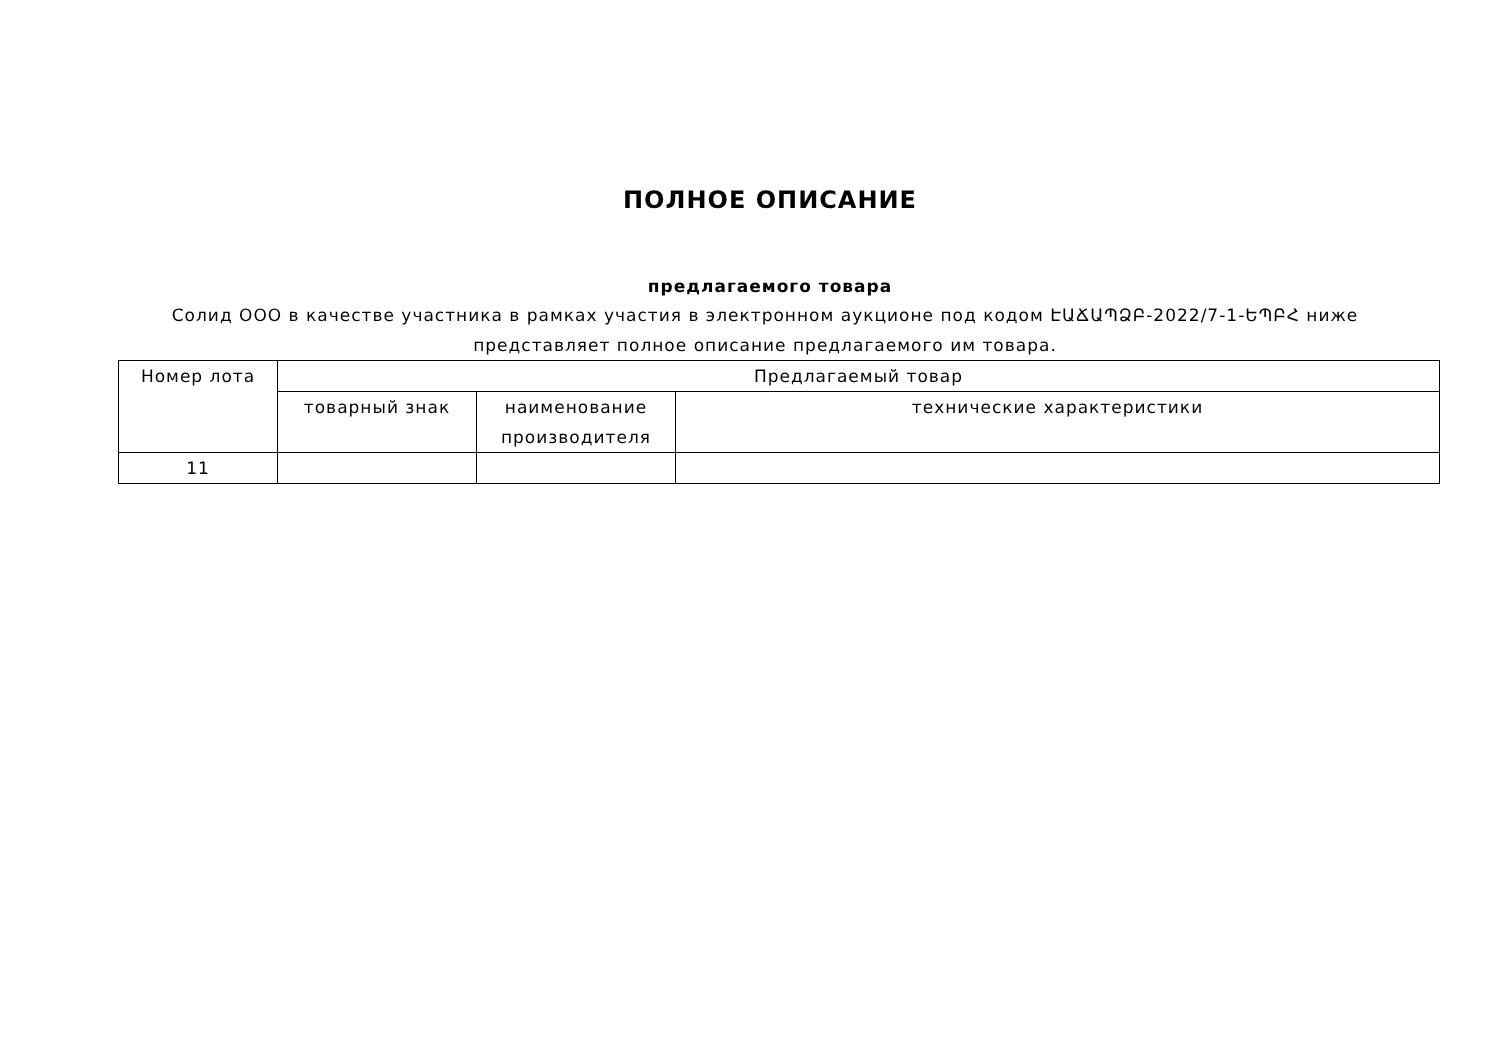ПОЛНОЕ ОПИСАНИЕ
предлагаемого товара
Солид ООО в качестве участника в рамках участия в электронном аукционе под кодом ԷԱՃԱՊՁԲ-2022/7-1-ԵՊԲՀ ниже представляет полное описание предлагаемого им товара.
| Номер лота | Предлагаемый товар | | |
| --- | --- | --- | --- |
| | товарный знак | наименование производителя | технические характеристики |
| 11 | | | |